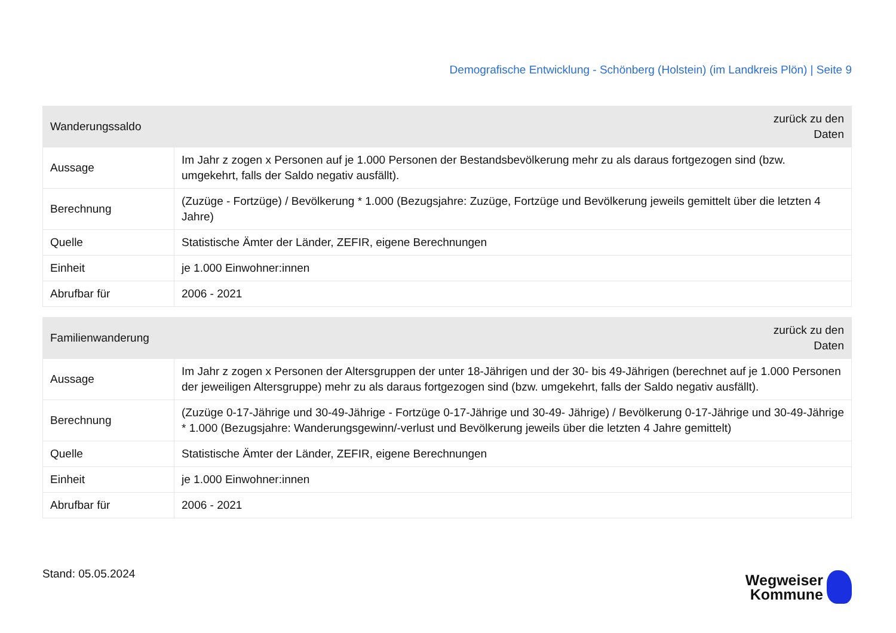Demografische Entwicklung - Schönberg (Holstein) (im Landkreis Plön) | Seite 9
| Wanderungssaldo | | zurück zu den Daten |
| --- | --- | --- |
| Aussage | Im Jahr z zogen x Personen auf je 1.000 Personen der Bestandsbevölkerung mehr zu als daraus fortgezogen sind (bzw. umgekehrt, falls der Saldo negativ ausfällt). | |
| Berechnung | (Zuzüge - Fortzüge) / Bevölkerung * 1.000 (Bezugsjahre: Zuzüge, Fortzüge und Bevölkerung jeweils gemittelt über die letzten 4 Jahre) | |
| Quelle | Statistische Ämter der Länder, ZEFIR, eigene Berechnungen | |
| Einheit | je 1.000 Einwohner:innen | |
| Abrufbar für | 2006 - 2021 | |
| Familienwanderung | | zurück zu den Daten |
| --- | --- | --- |
| Aussage | Im Jahr z zogen x Personen der Altersgruppen der unter 18-Jährigen und der 30- bis 49-Jährigen (berechnet auf je 1.000 Personen der jeweiligen Altersgruppe) mehr zu als daraus fortgezogen sind (bzw. umgekehrt, falls der Saldo negativ ausfällt). | |
| Berechnung | (Zuzüge 0-17-Jährige und 30-49-Jährige - Fortzüge 0-17-Jährige und 30-49- Jährige) / Bevölkerung 0-17-Jährige und 30-49-Jährige * 1.000 (Bezugsjahre: Wanderungsgewinn/-verlust und Bevölkerung jeweils über die letzten 4 Jahre gemittelt) | |
| Quelle | Statistische Ämter der Länder, ZEFIR, eigene Berechnungen | |
| Einheit | je 1.000 Einwohner:innen | |
| Abrufbar für | 2006 - 2021 | |
Stand: 05.05.2024
Wegweiser
Kommune